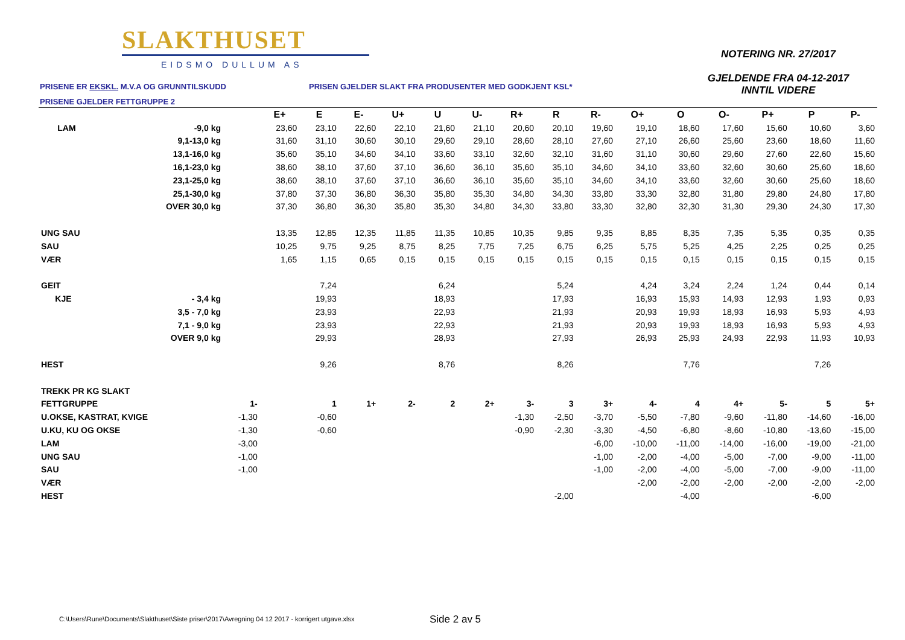SLAKTHUSET
EIDSMO DULLUM AS
NOTERING NR. 27/2017
GJELDENDE FRA 04-12-2017
INNTIL VIDERE
PRISENE ER EKSKL. M.V.A OG GRUNNTILSKUDD PRISEN GJELDER SLAKT FRA PRODUSENTER MED GODKJENT KSL*
PRISENE GJELDER FETTGRUPPE 2
| | | | E+ | E | E- | U+ | U | U- | R+ | R | R- | O+ | O | O- | P+ | P | P- |
| --- | --- | --- | --- | --- | --- | --- | --- | --- | --- | --- | --- | --- | --- | --- | --- | --- | --- |
| LAM | -9,0 kg | | 23,60 | 23,10 | 22,60 | 22,10 | 21,60 | 21,10 | 20,60 | 20,10 | 19,60 | 19,10 | 18,60 | 17,60 | 15,60 | 10,60 | 3,60 |
| | 9,1-13,0 kg | | 31,60 | 31,10 | 30,60 | 30,10 | 29,60 | 29,10 | 28,60 | 28,10 | 27,60 | 27,10 | 26,60 | 25,60 | 23,60 | 18,60 | 11,60 |
| | 13,1-16,0 kg | | 35,60 | 35,10 | 34,60 | 34,10 | 33,60 | 33,10 | 32,60 | 32,10 | 31,60 | 31,10 | 30,60 | 29,60 | 27,60 | 22,60 | 15,60 |
| | 16,1-23,0 kg | | 38,60 | 38,10 | 37,60 | 37,10 | 36,60 | 36,10 | 35,60 | 35,10 | 34,60 | 34,10 | 33,60 | 32,60 | 30,60 | 25,60 | 18,60 |
| | 23,1-25,0 kg | | 38,60 | 38,10 | 37,60 | 37,10 | 36,60 | 36,10 | 35,60 | 35,10 | 34,60 | 34,10 | 33,60 | 32,60 | 30,60 | 25,60 | 18,60 |
| | 25,1-30,0 kg | | 37,80 | 37,30 | 36,80 | 36,30 | 35,80 | 35,30 | 34,80 | 34,30 | 33,80 | 33,30 | 32,80 | 31,80 | 29,80 | 24,80 | 17,80 |
| | OVER 30,0 kg | | 37,30 | 36,80 | 36,30 | 35,80 | 35,30 | 34,80 | 34,30 | 33,80 | 33,30 | 32,80 | 32,30 | 31,30 | 29,30 | 24,30 | 17,30 |
| UNG SAU | | | 13,35 | 12,85 | 12,35 | 11,85 | 11,35 | 10,85 | 10,35 | 9,85 | 9,35 | 8,85 | 8,35 | 7,35 | 5,35 | 0,35 | 0,35 |
| SAU | | | 10,25 | 9,75 | 9,25 | 8,75 | 8,25 | 7,75 | 7,25 | 6,75 | 6,25 | 5,75 | 5,25 | 4,25 | 2,25 | 0,25 | 0,25 |
| VÆR | | | 1,65 | 1,15 | 0,65 | 0,15 | 0,15 | 0,15 | 0,15 | 0,15 | 0,15 | 0,15 | 0,15 | 0,15 | 0,15 | 0,15 | 0,15 |
| GEIT | | | | 7,24 | | | 6,24 | | | 5,24 | | 4,24 | 3,24 | 2,24 | 1,24 | 0,44 | 0,14 |
| KJE | - 3,4 kg | | | 19,93 | | | 18,93 | | | 17,93 | | 16,93 | 15,93 | 14,93 | 12,93 | 1,93 | 0,93 |
| | 3,5 - 7,0 kg | | | 23,93 | | | 22,93 | | | 21,93 | | 20,93 | 19,93 | 18,93 | 16,93 | 5,93 | 4,93 |
| | 7,1 - 9,0 kg | | | 23,93 | | | 22,93 | | | 21,93 | | 20,93 | 19,93 | 18,93 | 16,93 | 5,93 | 4,93 |
| | OVER 9,0 kg | | | 29,93 | | | 28,93 | | | 27,93 | | 26,93 | 25,93 | 24,93 | 22,93 | 11,93 | 10,93 |
| HEST | | | | 9,26 | | | 8,76 | | | 8,26 | | | 7,76 | | | 7,26 | |
| TREKK PR KG SLAKT | | | | | | | | | | | | | | | | | |
| FETTGRUPPE | | 1- | | 1 | 1+ | 2- | 2 | 2+ | 3- | 3 | 3+ | 4- | 4 | 4+ | 5- | 5 | 5+ |
| U.OKSE, KASTRAT, KVIGE | | -1,30 | | -0,60 | | | | | -1,30 | -2,50 | -3,70 | -5,50 | -7,80 | -9,60 | -11,80 | -14,60 | -16,00 |
| U.KU, KU OG OKSE | | -1,30 | | -0,60 | | | | | -0,90 | -2,30 | -3,30 | -4,50 | -6,80 | -8,60 | -10,80 | -13,60 | -15,00 |
| LAM | | -3,00 | | | | | | | | | -6,00 | -10,00 | -11,00 | -14,00 | -16,00 | -19,00 | -21,00 |
| UNG SAU | | -1,00 | | | | | | | | | -1,00 | -2,00 | -4,00 | -5,00 | -7,00 | -9,00 | -11,00 |
| SAU | | -1,00 | | | | | | | | | -1,00 | -2,00 | -4,00 | -5,00 | -7,00 | -9,00 | -11,00 |
| VÆR | | | | | | | | | | | | -2,00 | -2,00 | -2,00 | -2,00 | -2,00 | -2,00 |
| HEST | | | | | | | | | | -2,00 | | | -4,00 | | | -6,00 | |
C:\Users\Rune\Documents\Slakthuset\Siste priser\2017\Avregning 04 12 2017 - korrigert utgave.xlsx
Side 2 av 5